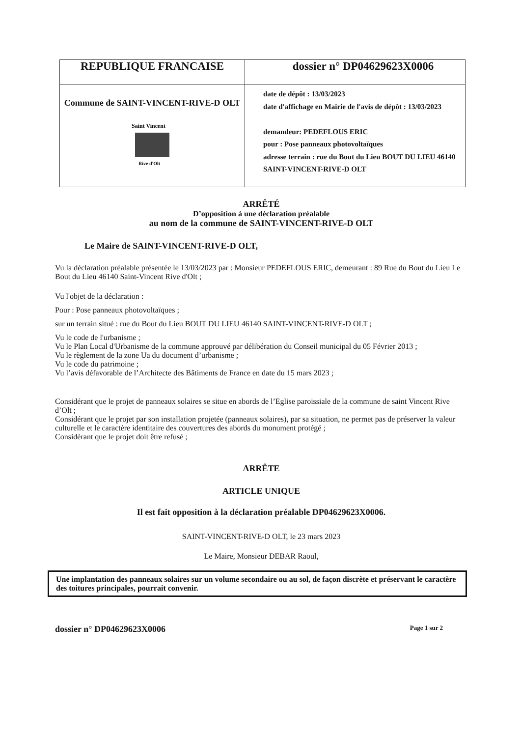| REPUBLIQUE FRANCAISE | | dossier n° DP04629623X0006 |
| Commune de SAINT-VINCENT-RIVE-D OLT Saint Vincent Rive d'Olt | | date de dépôt : 13/03/2023 date d'affichage en Mairie de l'avis de dépôt : 13/03/2023 demandeur: PEDEFLOUS ERIC pour : Pose panneaux photovoltaïques adresse terrain : rue du Bout du Lieu BOUT DU LIEU 46140 SAINT-VINCENT-RIVE-D OLT |
ARRÊTÉ
D’opposition à une déclaration préalable
au nom de la commune de SAINT-VINCENT-RIVE-D OLT
Le Maire de SAINT-VINCENT-RIVE-D OLT,
Vu la déclaration préalable présentée le 13/03/2023 par : Monsieur PEDEFLOUS ERIC, demeurant : 89 Rue du Bout du Lieu Le Bout du Lieu 46140 Saint-Vincent Rive d'Olt ;
Vu l'objet de la déclaration :
Pour : Pose panneaux photovoltaïques ;
sur un terrain situé : rue du Bout du Lieu BOUT DU LIEU 46140 SAINT-VINCENT-RIVE-D OLT ;
Vu le code de l'urbanisme ;
Vu le Plan Local d'Urbanisme de la commune approuvé par délibération du Conseil municipal du 05 Février 2013 ;
Vu le règlement de la zone Ua du document d’urbanisme ;
Vu le code du patrimoine ;
Vu l’avis défavorable de l’Architecte des Bâtiments de France en date du 15 mars 2023 ;
Considérant que le projet de panneaux solaires se situe en abords de l’Eglise paroissiale de la commune de saint Vincent Rive d’Olt ;
Considérant que le projet par son installation projetée (panneaux solaires), par sa situation, ne permet pas de préserver la valeur culturelle et le caractère identitaire des couvertures des abords du monument protégé ;
Considérant que le projet doit être refusé ;
ARRÊTE
ARTICLE UNIQUE
Il est fait opposition à la déclaration préalable DP04629623X0006.
SAINT-VINCENT-RIVE-D OLT, le 23 mars 2023
Le Maire, Monsieur DEBAR Raoul,
Une implantation des panneaux solaires sur un volume secondaire ou au sol, de façon discrète et préservant le caractère des toitures principales, pourrait convenir.
dossier n° DP04629623X0006 Page 1 sur 2